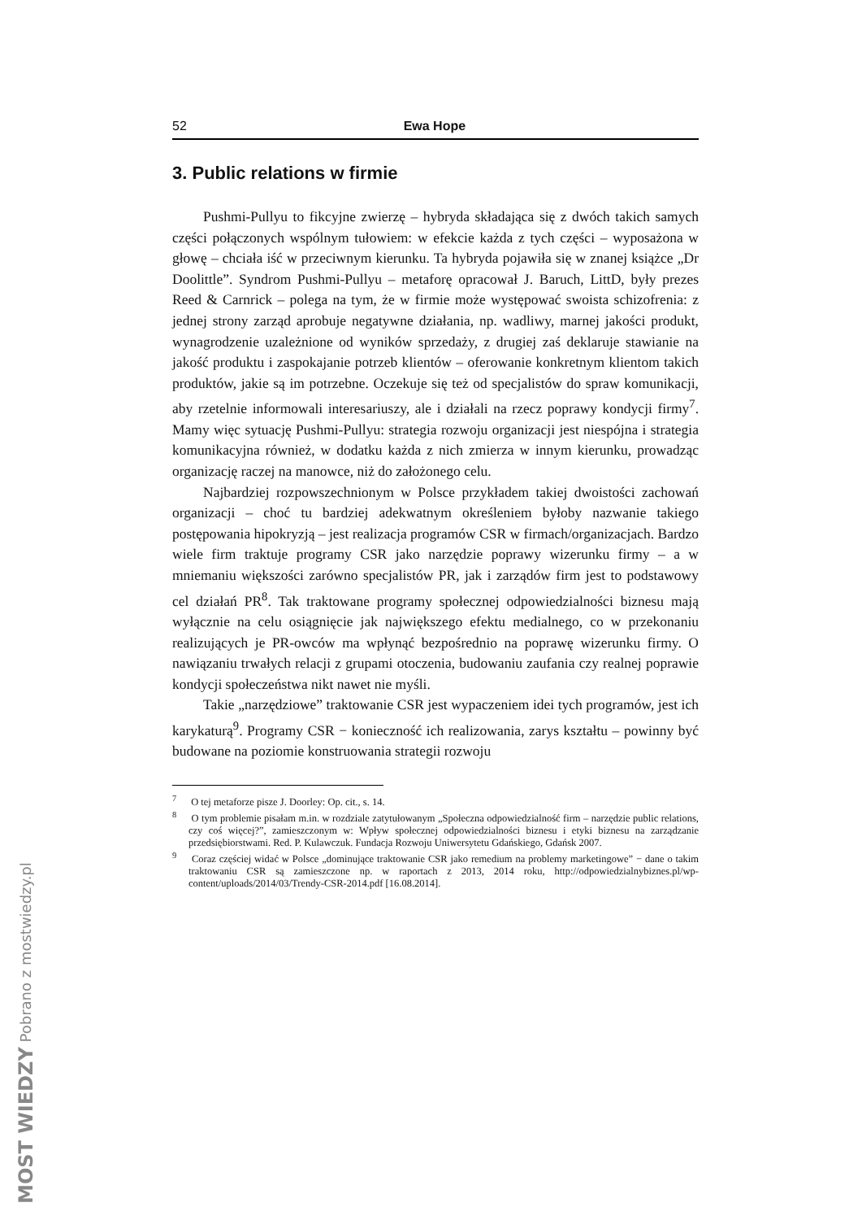52 Ewa Hope
3. Public relations w firmie
Pushmi-Pullyu to fikcyjne zwierzę – hybryda składająca się z dwóch takich samych części połączonych wspólnym tułowiem: w efekcie każda z tych części – wyposażona w głowę – chciała iść w przeciwnym kierunku. Ta hybryda pojawiła się w znanej książce „Dr Doolittle”. Syndrom Pushmi-Pullyu – metaforę opracował J. Baruch, LittD, były prezes Reed & Carnrick – polega na tym, że w firmie może występować swoista schizofrenia: z jednej strony zarząd aprobuje negatywne działania, np. wadliwy, marnej jakości produkt, wynagrodzenie uzależnione od wyników sprzedaży, z drugiej zaś deklaruje stawianie na jakość produktu i zaspokajanie potrzeb klientów – oferowanie konkretnym klientom takich produktów, jakie są im potrzebne. Oczekuje się też od specjalistów do spraw komunikacji, aby rzetelnie informowali interesariuszy, ale i działali na rzecz poprawy kondycji firmy<sup>7</sup>. Mamy więc sytuację Pushmi-Pullyu: strategia rozwoju organizacji jest niespójna i strategia komunikacyjna również, w dodatku każda z nich zmierza w innym kierunku, prowadząc organizację raczej na manowce, niż do założonego celu.
Najbardziej rozpowszechnionym w Polsce przykładem takiej dwoistości zachowań organizacji – choć tu bardziej adekwatnym określeniem byłoby nazwanie takiego postępowania hipokryzją – jest realizacja programów CSR w firmach/organizacjach. Bardzo wiele firm traktuje programy CSR jako narzędzie poprawy wizerunku firmy – a w mniemaniu większości zarówno specjalistów PR, jak i zarządów firm jest to podstawowy cel działań PR<sup>8</sup>. Tak traktowane programy społecznej odpowiedzialności biznesu mają wyłącznie na celu osiągnięcie jak największego efektu medialnego, co w przekonaniu realizujących je PR-owców ma wpłynąć bezpośrednio na poprawę wizerunku firmy. O nawiązaniu trwałych relacji z grupami otoczenia, budowaniu zaufania czy realnej poprawie kondycji społeczeństwa nikt nawet nie myśli.
Takie „narzędziowe” traktowanie CSR jest wypaczeniem idei tych programów, jest ich karykaturą<sup>9</sup>. Programy CSR − konieczność ich realizowania, zarys kształtu – powinny być budowane na poziomie konstruowania strategii rozwoju
<sup>7</sup> O tej metaforze pisze J. Doorley: Op. cit., s. 14.
<sup>8</sup> O tym problemie pisałam m.in. w rozdziale zatytułowanym „Społeczna odpowiedzialność firm – narzędzie public relations, czy coś więcej?”, zamieszczonym w: Wpływ społecznej odpowiedzialności biznesu i etyki biznesu na zarządzanie przedsiębiorstwami. Red. P. Kulawczuk. Fundacja Rozwoju Uniwersytetu Gdańskiego, Gdańsk 2007.
<sup>9</sup> Coraz częściej widać w Polsce „dominujące traktowanie CSR jako remedium na problemy marketingowe” − dane o takim traktowaniu CSR są zamieszczone np. w raportach z 2013, 2014 roku, http://odpowiedzialnybiznes.pl/wp-content/uploads/2014/03/Trendy-CSR-2014.pdf [16.08.2014].
MOST WIEDZY Pobrano z mostwiedzy.pl